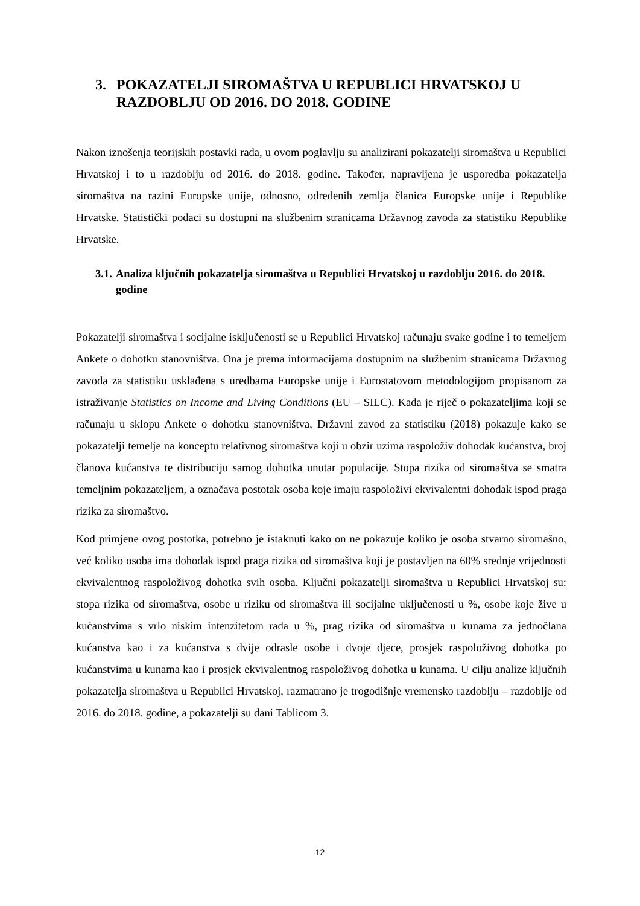3. POKAZATELJI SIROMAŠTVA U REPUBLICI HRVATSKOJ U RAZDOBLJU OD 2016. DO 2018. GODINE
Nakon iznošenja teorijskih postavki rada, u ovom poglavlju su analizirani pokazatelji siromaštva u Republici Hrvatskoj i to u razdoblju od 2016. do 2018. godine. Također, napravljena je usporedba pokazatelja siromaštva na razini Europske unije, odnosno, određenih zemlja članica Europske unije i Republike Hrvatske. Statistički podaci su dostupni na službenim stranicama Državnog zavoda za statistiku Republike Hrvatske.
3.1. Analiza ključnih pokazatelja siromaštva u Republici Hrvatskoj u razdoblju 2016. do 2018. godine
Pokazatelji siromaštva i socijalne isključenosti se u Republici Hrvatskoj računaju svake godine i to temeljem Ankete o dohotku stanovništva. Ona je prema informacijama dostupnim na službenim stranicama Državnog zavoda za statistiku usklađena s uredbama Europske unije i Eurostatovom metodologijom propisanom za istraživanje Statistics on Income and Living Conditions (EU – SILC). Kada je riječ o pokazateljima koji se računaju u sklopu Ankete o dohotku stanovništva, Državni zavod za statistiku (2018) pokazuje kako se pokazatelji temelje na konceptu relativnog siromaštva koji u obzir uzima raspoloživ dohodak kućanstva, broj članova kućanstva te distribuciju samog dohotka unutar populacije. Stopa rizika od siromaštva se smatra temeljnim pokazateljem, a označava postotak osoba koje imaju raspoloživi ekvivalentni dohodak ispod praga rizika za siromaštvo.
Kod primjene ovog postotka, potrebno je istaknuti kako on ne pokazuje koliko je osoba stvarno siromašno, već koliko osoba ima dohodak ispod praga rizika od siromaštva koji je postavljen na 60% srednje vrijednosti ekvivalentnog raspoloživog dohotka svih osoba. Ključni pokazatelji siromaštva u Republici Hrvatskoj su: stopa rizika od siromaštva, osobe u riziku od siromaštva ili socijalne uključenosti u %, osobe koje žive u kućanstvima s vrlo niskim intenzitetom rada u %, prag rizika od siromaštva u kunama za jednočlana kućanstva kao i za kućanstva s dvije odrasle osobe i dvoje djece, prosjek raspoloživog dohotka po kućanstvima u kunama kao i prosjek ekvivalentnog raspoloživog dohotka u kunama. U cilju analize ključnih pokazatelja siromaštva u Republici Hrvatskoj, razmatrano je trogodišnje vremensko razdoblju – razdoblje od 2016. do 2018. godine, a pokazatelji su dani Tablicom 3.
12